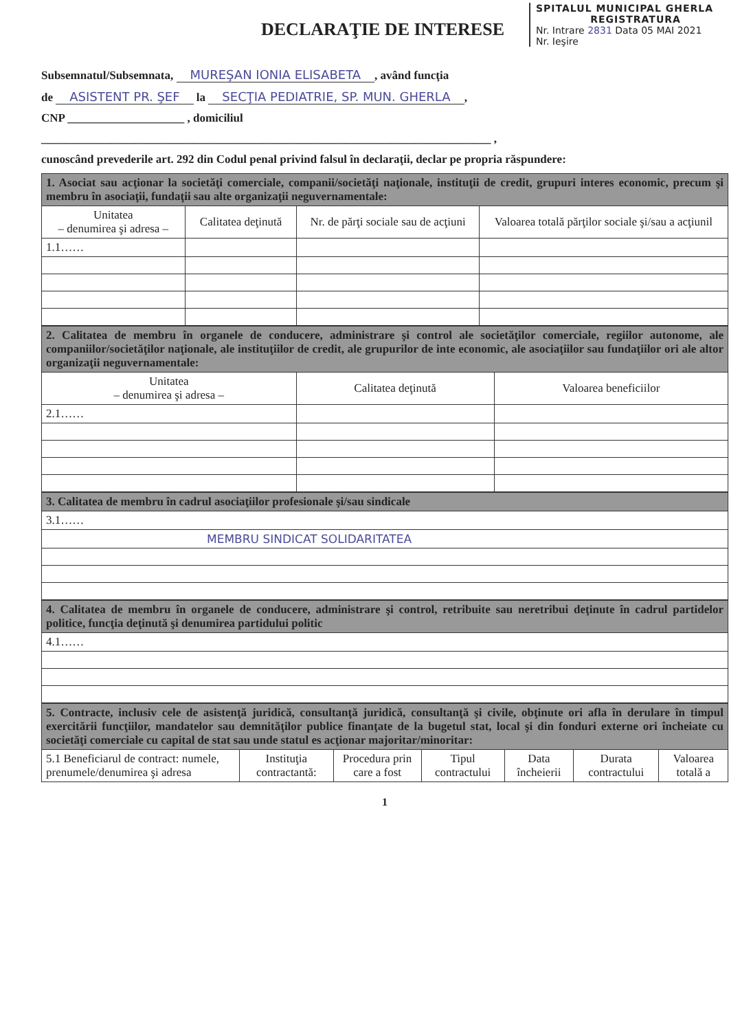SPITALUL MUNICIPAL GHERLA
REGISTRATURA
Nr. Intrare 2831 Data 05 MAI 2021
Nr. Ieşire
DECLARAŢIE DE INTERESE
Subsemnatul/Subsemnata, MUREŞAN IONIA ELISABETA, având funcţia
de ASISTENT PR. ŞEF la SECŢIA PEDIATRIE, SP. MUN. GHERLA,
CNP ____________________ , domiciliul
_____________________________________________________________________________ ,
cunoscând prevederile art. 292 din Codul penal privind falsul în declaraţii, declar pe propria răspundere:
| 1. Asociat sau acţionar la societăţi comerciale, companii/societăţi naţionale, instituţii de credit, grupuri interes economic, precum şi membru în asociaţii, fundaţii sau alte organizaţii neguvernamentale: | | | |
| Unitatea – denumirea şi adresa – | Calitatea deţinută | Nr. de părţi sociale sau de acţiuni | Valoarea totală părţilor sociale şi/sau a acţiunil |
| 1.1…… | | | |
| 2. Calitatea de membru în organele de conducere, administrare şi control ale societăţilor comerciale, regiilor autonome, ale companiilor/societăţilor naţionale, ale instituţiilor de credit, ale grupurilor de inte economic, ale asociaţiilor sau fundaţiilor ori ale altor organizaţii neguvernamentale: | | |
| Unitatea – denumirea şi adresa – | Calitatea deţinută | Valoarea beneficiilor |
| 2.1…… | | |
| 3. Calitatea de membru în cadrul asociaţiilor profesionale şi/sau sindicale |
| 3.1…… |
| MEMBRU SINDICAT SOLIDARITATEA |
| 4. Calitatea de membru în organele de conducere, administrare şi control, retribuite sau neretribui deţinute în cadrul partidelor politice, funcţia deţinută şi denumirea partidului politic |
| 4.1…… |
| 5. Contracte, inclusiv cele de asistenţă juridică, consultanţă juridică, consultanţă şi civile, obţinute ori afla în derulare în timpul exercitării funcţiilor, mandatelor sau demnităţilor publice finanţate de la bugetul stat, local şi din fonduri externe ori încheiate cu societăţi comerciale cu capital de stat sau unde statul es acţionar majoritar/minoritar: | | | | | | |
| 5.1 Beneficiarul de contract: numele, prenumele/denumirea şi adresa | Instituţia contractantă: | Procedura prin care a fost | Tipul contractului | Data încheierii | Durata contractului | Valoarea totală a |
1